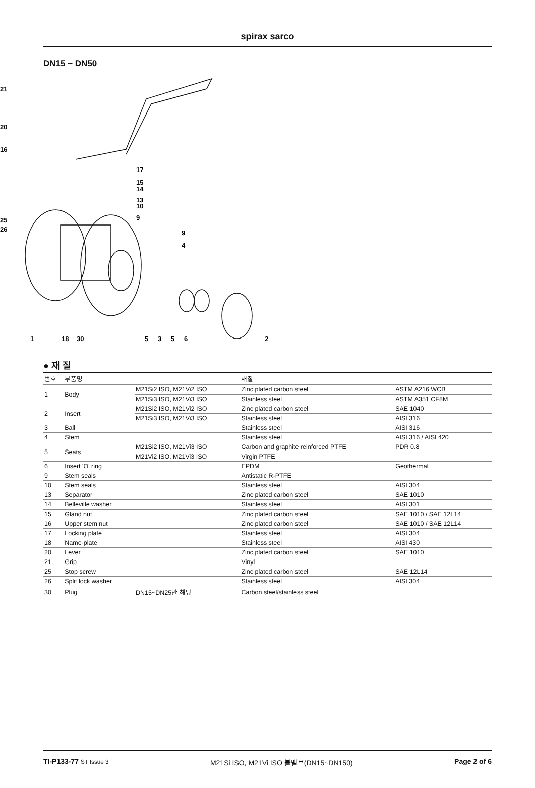spirax sarco
DN15 ~ DN50
21
20
16
17
15
14
13
10
9
25
26
9
4
1
18
30
5
3
5
6
2
● 재 질
| 번호 | 부품명 | | 재질 | |
| --- | --- | --- | --- | --- |
| 1 | Body | M21Si2 ISO, M21Vi2 ISO | Zinc plated carbon steel | ASTM A216 WCB |
| | | M21Si3 ISO, M21Vi3 ISO | Stainless steel | ASTM A351 CF8M |
| 2 | Insert | M21Si2 ISO, M21Vi2 ISO | Zinc plated carbon steel | SAE 1040 |
| | | M21Si3 ISO, M21Vi3 ISO | Stainless steel | AISI 316 |
| 3 | Ball | | Stainless steel | AISI 316 |
| 4 | Stem | | Stainless steel | AISI 316 / AISI 420 |
| 5 | Seats | M21Si2 ISO, M21Vi3 ISO | Carbon and graphite reinforced PTFE | PDR 0.8 |
| | | M21Vi2 ISO, M21Vi3 ISO | Virgin PTFE | |
| 6 | Insert 'O' ring | | EPDM | Geothermal |
| 9 | Stem seals | | Antistatic R-PTFE | |
| 10 | Stem seals | | Stainless steel | AISI 304 |
| 13 | Separator | | Zinc plated carbon steel | SAE 1010 |
| 14 | Belleville washer | | Stainless steel | AISI 301 |
| 15 | Gland nut | | Zinc plated carbon steel | SAE 1010 / SAE 12L14 |
| 16 | Upper stem nut | | Zinc plated carbon steel | SAE 1010 / SAE 12L14 |
| 17 | Locking plate | | Stainless steel | AISI 304 |
| 18 | Name-plate | | Stainless steel | AISI 430 |
| 20 | Lever | | Zinc plated carbon steel | SAE 1010 |
| 21 | Grip | | Vinyl | |
| 25 | Stop screw | | Zinc plated carbon steel | SAE 12L14 |
| 26 | Split lock washer | | Stainless steel | AISI 304 |
| 30 | Plug | DN15~DN25만 해당 | Carbon steel/stainless steel | |
TI-P133-77 ST Issue 3 M21Si ISO, M21Vi ISO 볼밸브(DN15~DN150) Page 2 of 6